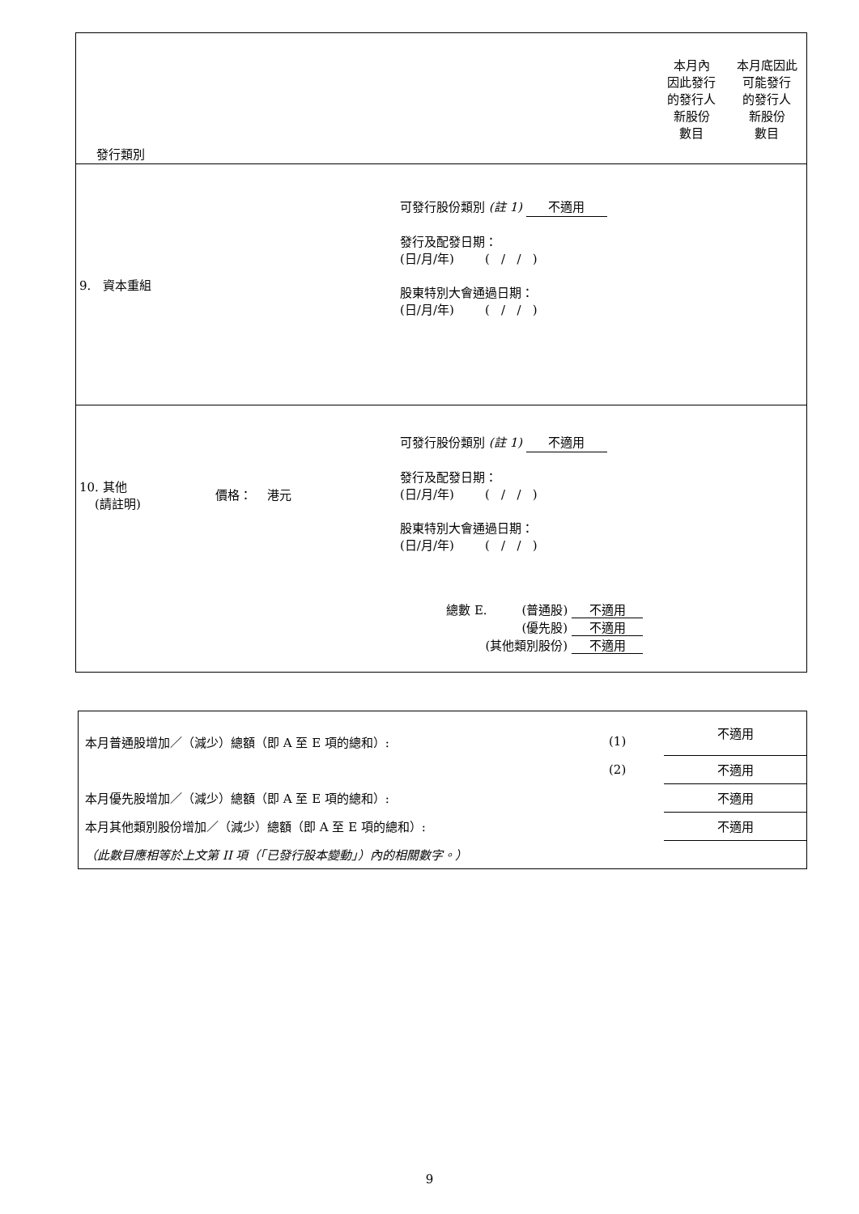| 發行類別 | | | 本月內 因此發行 的發行人 新股份 數目 | 本月底因此 可能發行 的發行人 新股份 數目 |
| 9. 資本重組 | | 可發行股份類別 (註 1) 不適用 發行及配發日期： (日/月/年) ( / / ) 股東特別大會通過日期： (日/月/年) ( / / ) | | |
| 10. 其他 (請註明) | 價格： 港元 | 可發行股份類別 (註 1) 不適用 發行及配發日期： (日/月/年) ( / / ) 股東特別大會通過日期： (日/月/年) ( / / ) | | |
| 總數 E. (普通股) 不適用 (優先股) 不適用 (其他類別股份) 不適用 | | | | |
| 本月普通股增加／（減少）總額（即 A 至 E 項的總和）: | (1) | 不適用 |
| | (2) | 不適用 |
| 本月優先股增加／（減少）總額（即 A 至 E 項的總和）: | | 不適用 |
| 本月其他類別股份增加／（減少）總額（即 A 至 E 項的總和）: | | 不適用 |
| （此數目應相等於上文第 II 項（「已發行股本變動」）內的相關數字。） | | |
9